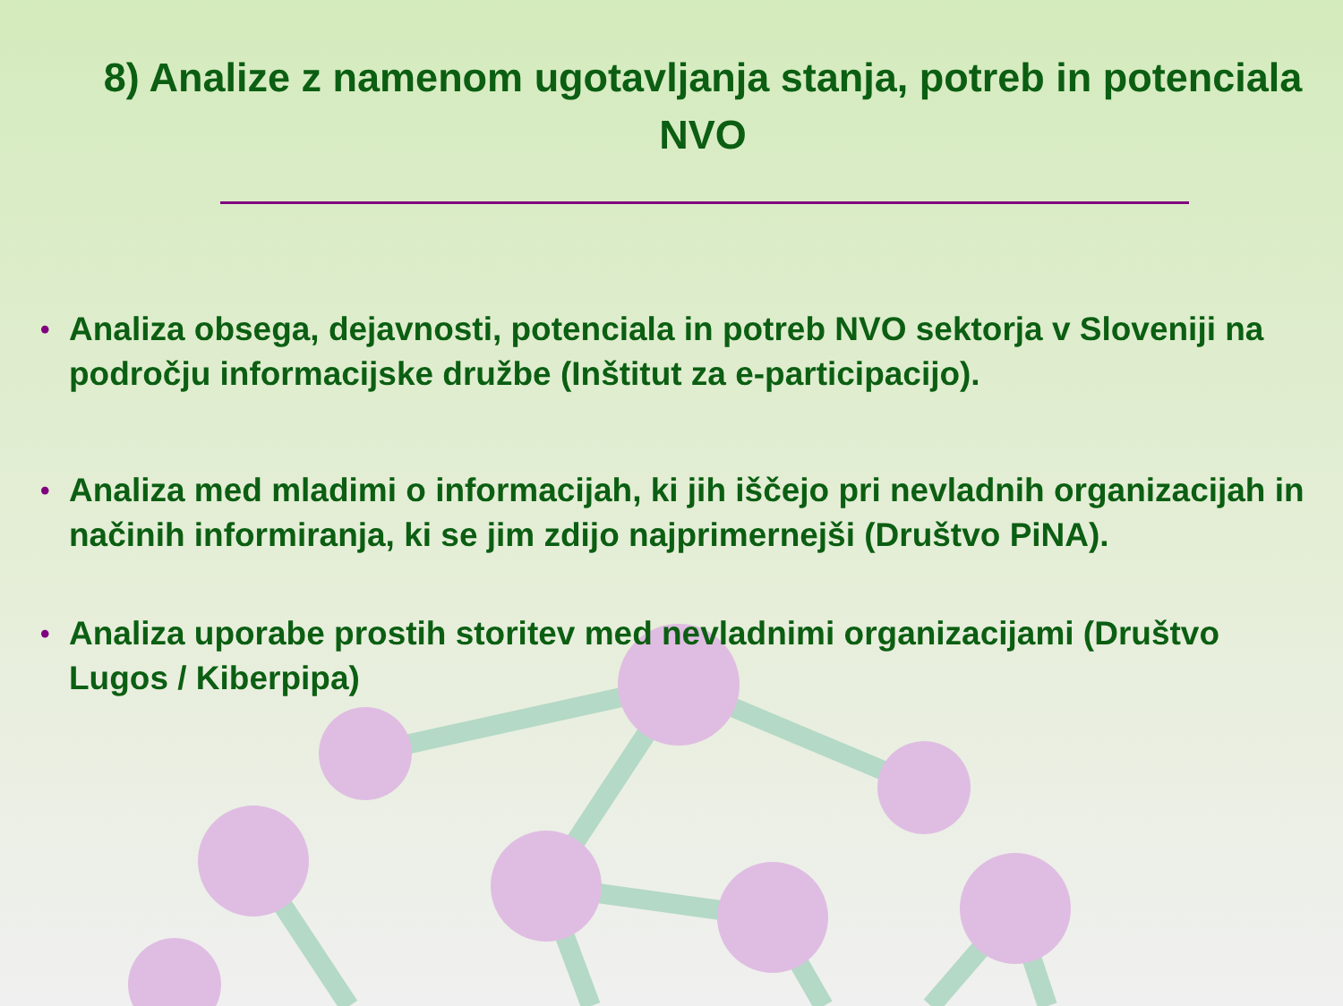8) Analize z namenom ugotavljanja stanja, potreb in potenciala NVO
• Analiza obsega, dejavnosti, potenciala in potreb NVO sektorja v Sloveniji na področju informacijske družbe (Inštitut za e-participacijo).
• Analiza med mladimi o informacijah, ki jih iščejo pri nevladnih organizacijah in načinih informiranja, ki se jim zdijo najprimernejši (Društvo PiNA).
• Analiza uporabe prostih storitev med nevladnimi organizacijami (Društvo Lugos / Kiberpipa)